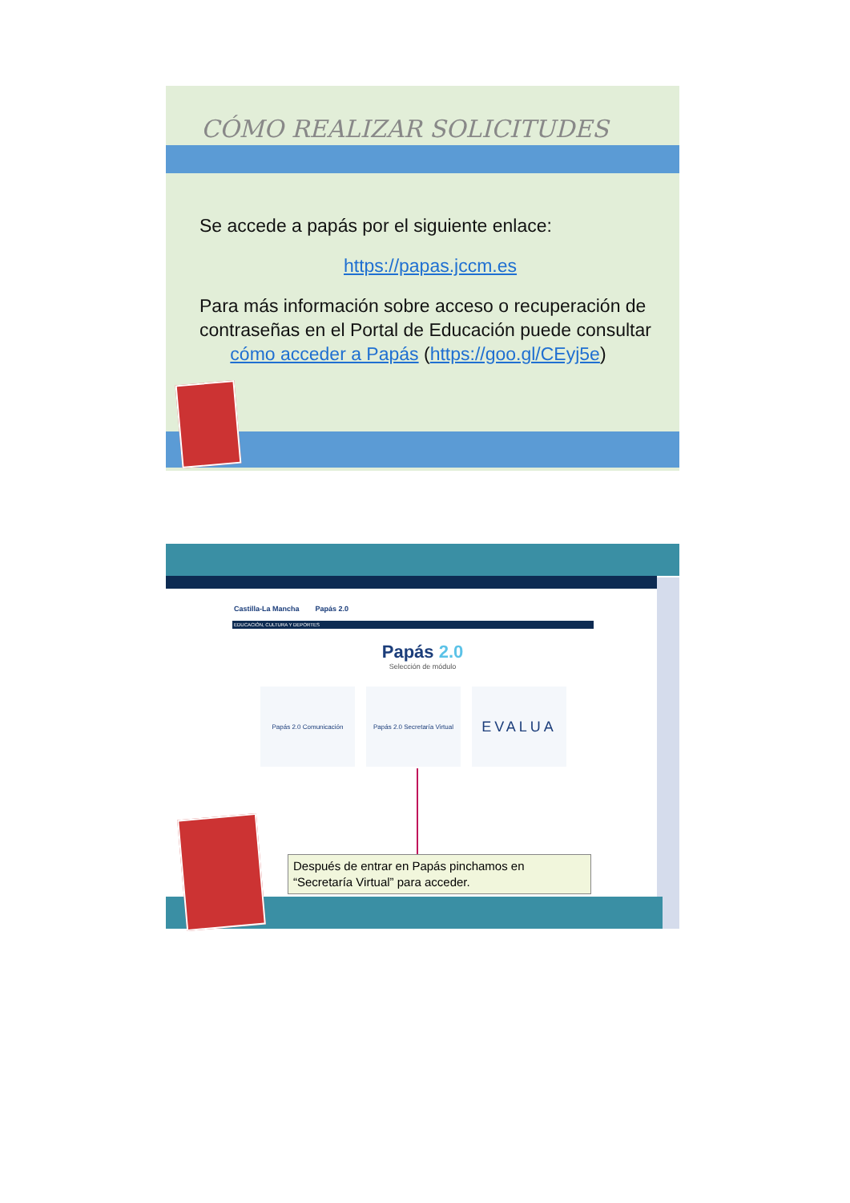CÓMO REALIZAR SOLICITUDES
Se accede a papás por el siguiente enlace:
https://papas.jccm.es
Para más información sobre acceso o recuperación de contraseñas en el Portal de Educación puede consultar
cómo acceder a Papás (https://goo.gl/CEyj5e)
Castilla-La Mancha Papás 2.0
EDUCACIÓN, CULTURA Y DEPORTES
Papás 2.0
Selección de módulo
Papás 2.0 Comunicación Papás 2.0 Secretaría Virtual
EVALUA
Después de entrar en Papás pinchamos en “Secretaría Virtual” para acceder.